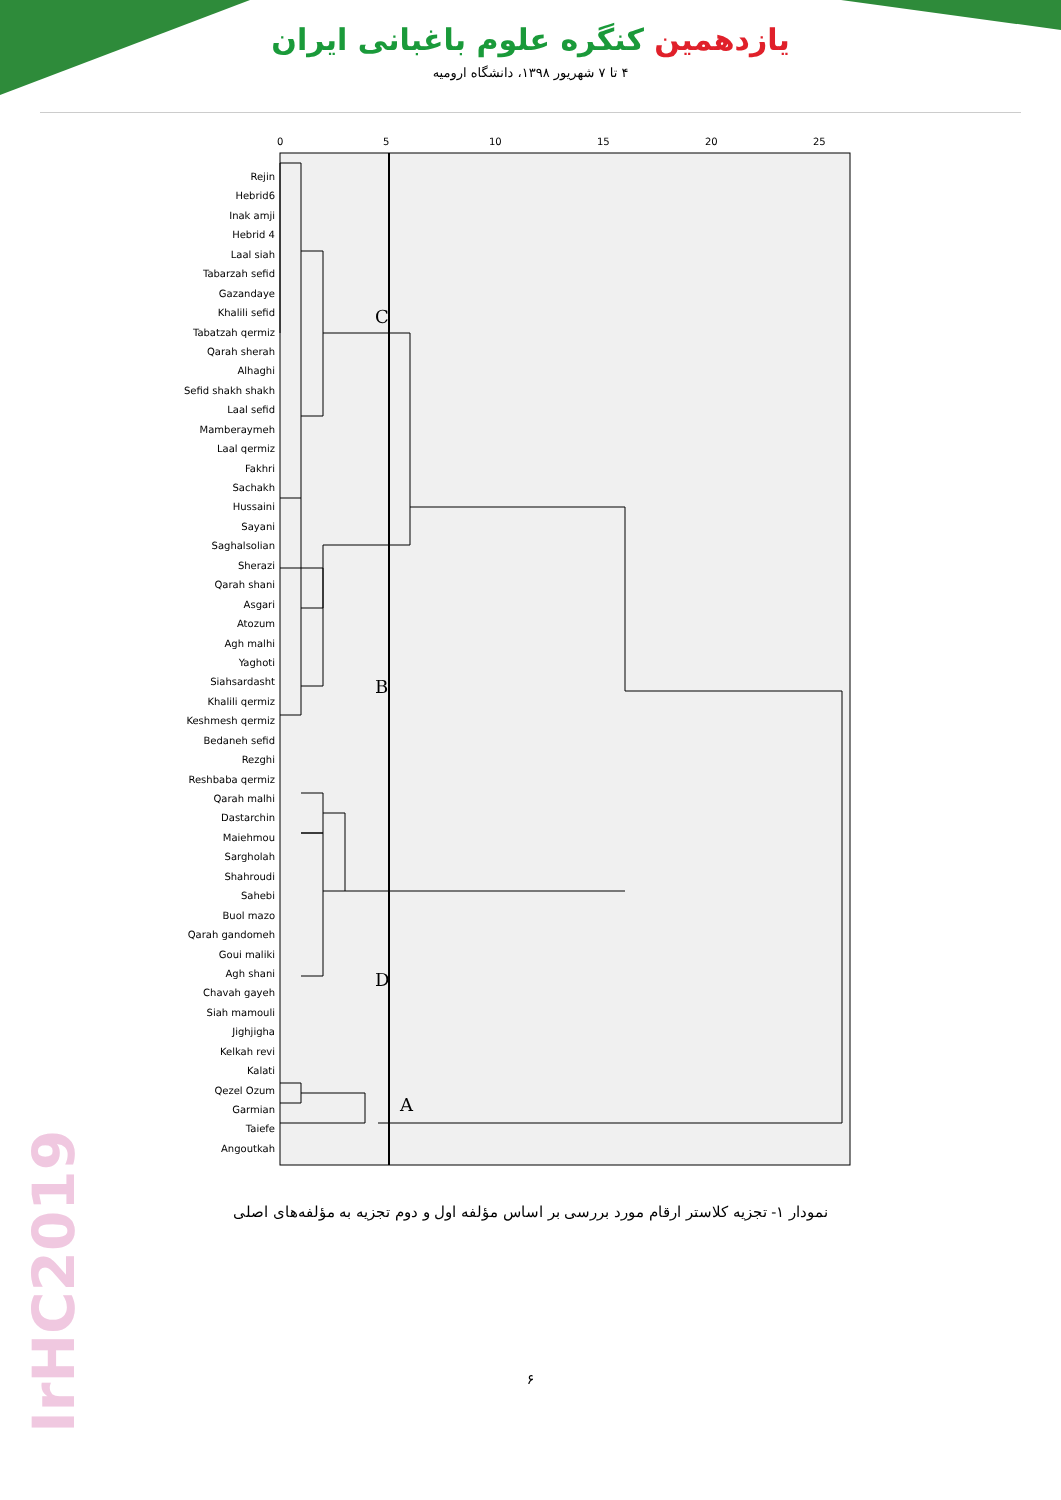IrHC2019
یازدهمین کنگره علوم باغبانی ایران
۴ تا ۷ شهریور ۱۳۹۸، دانشگاه ارومیه
Rejin
Hebrid6
Inak amji
Hebrid 4
Laal siah
Tabarzah sefid
Gazandaye
Khalili sefid
Tabatzah qermiz
Qarah sherah
Alhaghi
Sefid shakh shakh
Laal sefid
Mamberaymeh
Laal qermiz
Fakhri
Sachakh
Hussaini
Sayani
Saghalsolian
Sherazi
Qarah shani
Asgari
Atozum
Agh malhi
Yaghoti
Siahsardasht
Khalili qermiz
Keshmesh qermiz
Bedaneh sefid
Rezghi
Reshbaba qermiz
Qarah malhi
Dastarchin
Maiehmou
Sargholah
Shahroudi
Sahebi
Buol mazo
Qarah gandomeh
Goui maliki
Agh shani
Chavah gayeh
Siah mamouli
Jighjigha
Kelkah revi
Kalati
Qezel Ozum
Garmian
Taiefe
Angoutkah
0
5
10
15
20
25
C
B
D
A
نمودار ۱- تجزیه کلاستر ارقام مورد بررسی بر اساس مؤلفه اول و دوم تجزیه به مؤلفه‌های اصلی
۶